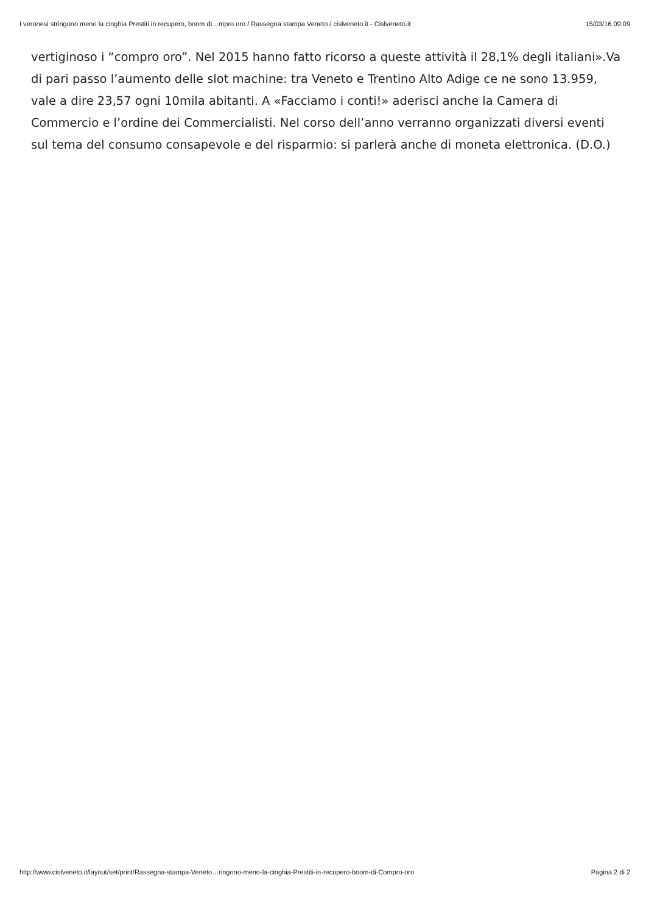I veronesi stringono meno la cinghia Prestiti in recupero, boom di…mpro oro / Rassegna stampa Veneto / cislveneto.it - Cislveneto.it 15/03/16 09:09
vertiginoso i “compro oro”. Nel 2015 hanno fatto ricorso a queste attività il 28,1% degli italiani».Va di pari passo l’aumento delle slot machine: tra Veneto e Trentino Alto Adige ce ne sono 13.959, vale a dire 23,57 ogni 10mila abitanti. A «Facciamo i conti!» aderisci anche la Camera di Commercio e l’ordine dei Commercialisti. Nel corso dell’anno verranno organizzati diversi eventi sul tema del consumo consapevole e del risparmio: si parlerà anche di moneta elettronica. (D.O.)
http://www.cislveneto.it/layout/set/print/Rassegna-stampa-Veneto…ringono-meno-la-cinghia-Prestiti-in-recupero-boom-di-Compro-oro Pagina 2 di 2